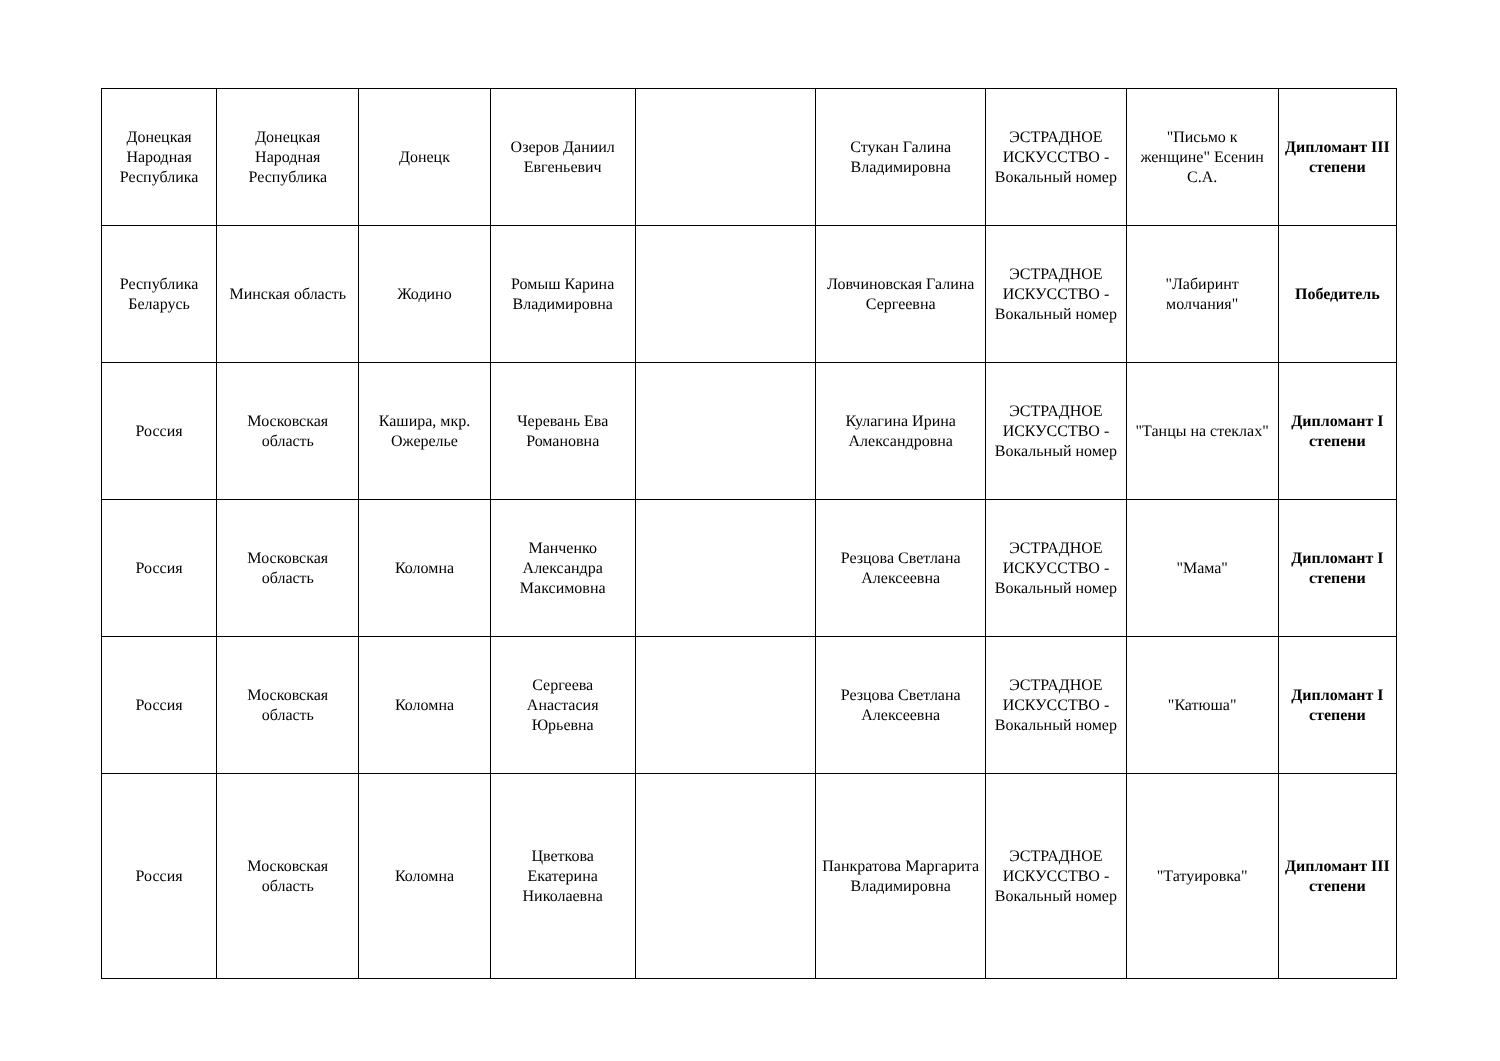| Донецкая Народная Республика | Донецкая Народная Республика | Донецк | Озеров Даниил Евгеньевич | | Стукан Галина Владимировна | ЭСТРАДНОЕ ИСКУССТВО - Вокальный номер | "Письмо к женщине" Есенин С.А. | Дипломант III степени |
| Республика Беларусь | Минская область | Жодино | Ромыш Карина Владимировна | | Ловчиновская Галина Сергеевна | ЭСТРАДНОЕ ИСКУССТВО - Вокальный номер | "Лабиринт молчания" | Победитель |
| Россия | Московская область | Кашира, мкр. Ожерелье | Черевань Ева Романовна | | Кулагина Ирина Александровна | ЭСТРАДНОЕ ИСКУССТВО - Вокальный номер | "Танцы на стеклах" | Дипломант I степени |
| Россия | Московская область | Коломна | Манченко Александра Максимовна | | Резцова Светлана Алексеевна | ЭСТРАДНОЕ ИСКУССТВО - Вокальный номер | "Мама" | Дипломант I степени |
| Россия | Московская область | Коломна | Сергеева Анастасия Юрьевна | | Резцова Светлана Алексеевна | ЭСТРАДНОЕ ИСКУССТВО - Вокальный номер | "Катюша" | Дипломант I степени |
| Россия | Московская область | Коломна | Цветкова Екатерина Николаевна | | Панкратова Маргарита Владимировна | ЭСТРАДНОЕ ИСКУССТВО - Вокальный номер | "Татуировка" | Дипломант III степени |